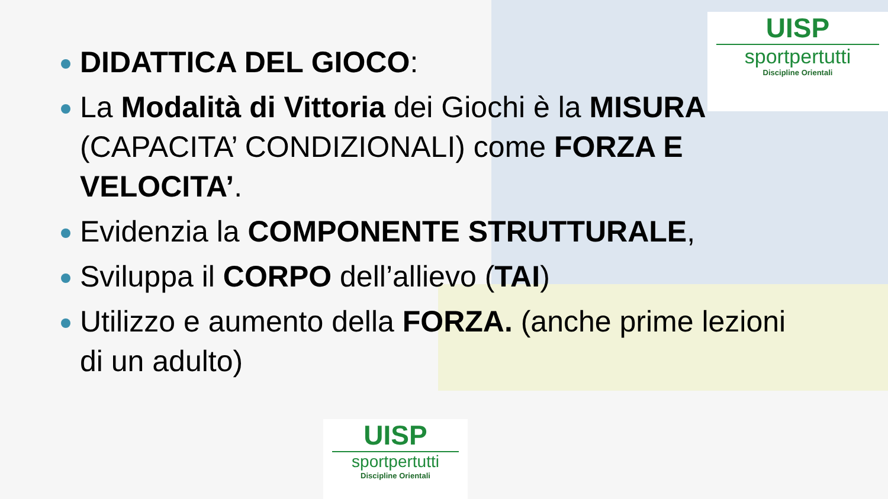UISP
sportpertutti
Discipline Orientali
DIDATTICA DEL GIOCO:
La Modalità di Vittoria dei Giochi è la MISURA (CAPACITA’ CONDIZIONALI) come FORZA E VELOCITA’.
Evidenzia la COMPONENTE STRUTTURALE,
Sviluppa il CORPO dell’allievo (TAI)
Utilizzo e aumento della FORZA. (anche prime lezioni di un adulto)
UISP
sportpertutti
Discipline Orientali